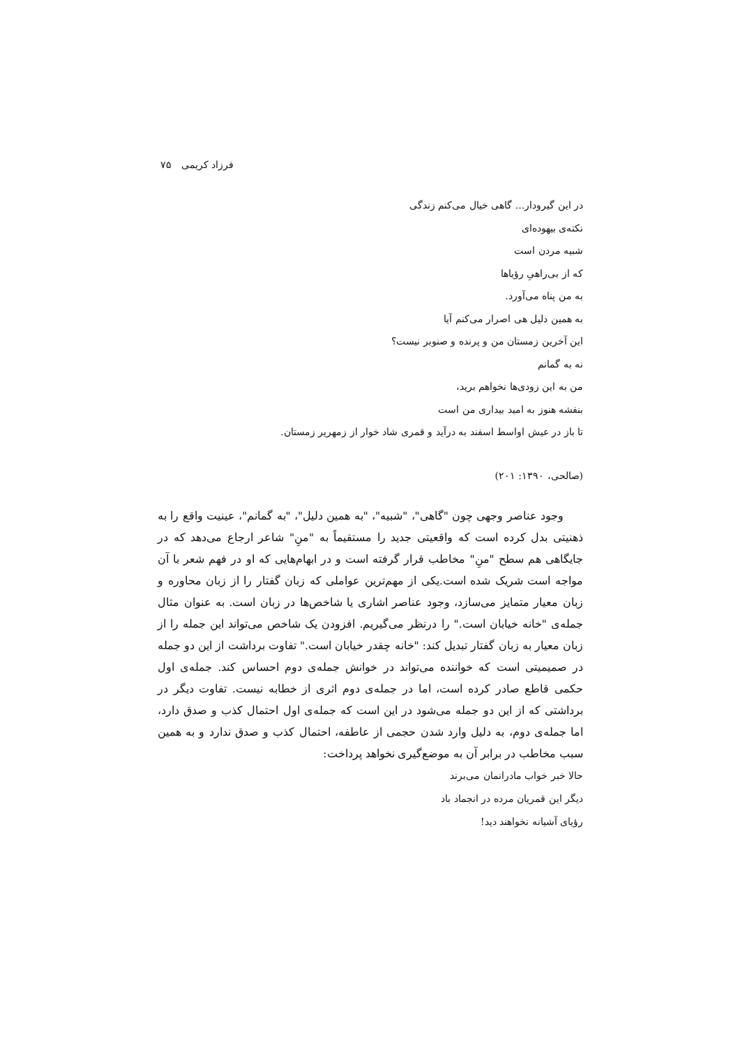فرزاد کریمی ۷۵
در این گیرودار... گاهی خیال می‌کنم زندگی
نکته‌ی بیهوده‌ای
شبیه مردن است
که از بی‌راهیِ رؤیاها
به من پناه می‌آورد.
به همین دلیل هی اصرار می‌کنم آیا
این آخرین زمستان من و پرنده و صنوبر نیست؟
نه به گمانم
من به این زودی‌ها نخواهم برید،
بنفشه هنوز به امید بیداری من است
تا باز در عیش اواسط اسفند به درآید و قمری شاد خوار از زمهریر زمستان.
(صالحی، ۱۳۹۰: ۲۰۱)
وجود عناصر وجهی چون "گاهی"، "شبیه"، "به همین دلیل"، "به گمانم"، عینیت واقع را به ذهنیتی بدل کرده است که واقعیتی جدید را مستقیماً به "منِ" شاعر ارجاع می‌دهد که در جایگاهی هم سطح "منِ" مخاطب قرار گرفته است و در ابهام‌هایی که او در فهم شعر با آن مواجه است شریک شده است.یکی از مهم‌ترین عواملی که زبان گفتار را از زبان محاوره و زبان معیار متمایز می‌سازد، وجود عناصر اشاری یا شاخص‌ها در زبان است. به عنوان مثال جمله‌ی "خانه خیابان است." را درنظر می‌گیریم. افزودن یک شاخص می‌تواند این جمله را از زبان معیار به زبان گفتار تبدیل کند: "خانه چقدر خیابان است." تفاوت برداشت از این دو جمله در صمیمیتی است که خواننده می‌تواند در خوانش جمله‌ی دوم احساس کند. جمله‌ی اول حکمی قاطع صادر کرده است، اما در جمله‌ی دوم اثری از خطابه نیست. تفاوت دیگر در برداشتی که از این دو جمله می‌شود در این است که جمله‌ی اول احتمال کذب و صدق دارد، اما جمله‌ی دوم، به دلیل وارد شدن حجمی از عاطفه، احتمال کذب و صدق ندارد و به همین سبب مخاطب در برابر آن به موضع‌گیری نخواهد پرداخت:
حالا خبر خواب مادرانمان می‌برند
دیگر این قمریان مرده در انجماد باد
رؤیای آشیانه نخواهند دید!